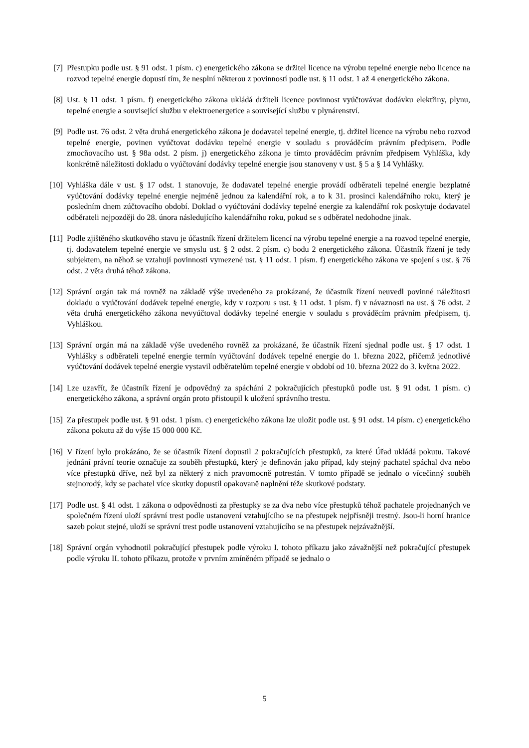[7] Přestupku podle ust. § 91 odst. 1 písm. c) energetického zákona se držitel licence na výrobu tepelné energie nebo licence na rozvod tepelné energie dopustí tím, že nesplní některou z povinností podle ust. § 11 odst. 1 až 4 energetického zákona.
[8] Ust. § 11 odst. 1 písm. f) energetického zákona ukládá držiteli licence povinnost vyúčtovávat dodávku elektřiny, plynu, tepelné energie a související službu v elektroenergetice a související službu v plynárenství.
[9] Podle ust. 76 odst. 2 věta druhá energetického zákona je dodavatel tepelné energie, tj. držitel licence na výrobu nebo rozvod tepelné energie, povinen vyúčtovat dodávku tepelné energie v souladu s prováděcím právním předpisem. Podle zmocňovacího ust. § 98a odst. 2 písm. j) energetického zákona je tímto prováděcím právním předpisem Vyhláška, kdy konkrétně náležitosti dokladu o vyúčtování dodávky tepelné energie jsou stanoveny v ust. § 5 a § 14 Vyhlášky.
[10] Vyhláška dále v ust. § 17 odst. 1 stanovuje, že dodavatel tepelné energie provádí odběrateli tepelné energie bezplatné vyúčtování dodávky tepelné energie nejméně jednou za kalendářní rok, a to k 31. prosinci kalendářního roku, který je posledním dnem zúčtovacího období. Doklad o vyúčtování dodávky tepelné energie za kalendářní rok poskytuje dodavatel odběrateli nejpozději do 28. února následujícího kalendářního roku, pokud se s odběratel nedohodne jinak.
[11] Podle zjištěného skutkového stavu je účastník řízení držitelem licencí na výrobu tepelné energie a na rozvod tepelné energie, tj. dodavatelem tepelné energie ve smyslu ust. § 2 odst. 2 písm. c) bodu 2 energetického zákona. Účastník řízení je tedy subjektem, na něhož se vztahují povinnosti vymezené ust. § 11 odst. 1 písm. f) energetického zákona ve spojení s ust. § 76 odst. 2 věta druhá téhož zákona.
[12] Správní orgán tak má rovněž na základě výše uvedeného za prokázané, že účastník řízení neuvedl povinné náležitosti dokladu o vyúčtování dodávek tepelné energie, kdy v rozporu s ust. § 11 odst. 1 písm. f) v návaznosti na ust. § 76 odst. 2 věta druhá energetického zákona nevyúčtoval dodávky tepelné energie v souladu s prováděcím právním předpisem, tj. Vyhláškou.
[13] Správní orgán má na základě výše uvedeného rovněž za prokázané, že účastník řízení sjednal podle ust. § 17 odst. 1 Vyhlášky s odběrateli tepelné energie termín vyúčtování dodávek tepelné energie do 1. března 2022, přičemž jednotlivé vyúčtování dodávek tepelné energie vystavil odběratelům tepelné energie v období od 10. března 2022 do 3. května 2022.
[14] Lze uzavřít, že účastník řízení je odpovědný za spáchání 2 pokračujících přestupků podle ust. § 91 odst. 1 písm. c) energetického zákona, a správní orgán proto přistoupil k uložení správního trestu.
[15] Za přestupek podle ust. § 91 odst. 1 písm. c) energetického zákona lze uložit podle ust. § 91 odst. 14 písm. c) energetického zákona pokutu až do výše 15 000 000 Kč.
[16] V řízení bylo prokázáno, že se účastník řízení dopustil 2 pokračujících přestupků, za které Úřad ukládá pokutu. Takové jednání právní teorie označuje za souběh přestupků, který je definován jako případ, kdy stejný pachatel spáchal dva nebo více přestupků dříve, než byl za některý z nich pravomocně potrestán. V tomto případě se jednalo o vícečinný souběh stejnorodý, kdy se pachatel více skutky dopustil opakovaně naplnění téže skutkové podstaty.
[17] Podle ust. § 41 odst. 1 zákona o odpovědnosti za přestupky se za dva nebo více přestupků téhož pachatele projednaných ve společném řízení uloží správní trest podle ustanovení vztahujícího se na přestupek nejpřísněji trestný. Jsou-li horní hranice sazeb pokut stejné, uloží se správní trest podle ustanovení vztahujícího se na přestupek nejzávažnější.
[18] Správní orgán vyhodnotil pokračující přestupek podle výroku I. tohoto příkazu jako závažnější než pokračující přestupek podle výroku II. tohoto příkazu, protože v prvním zmíněném případě se jednalo o
5